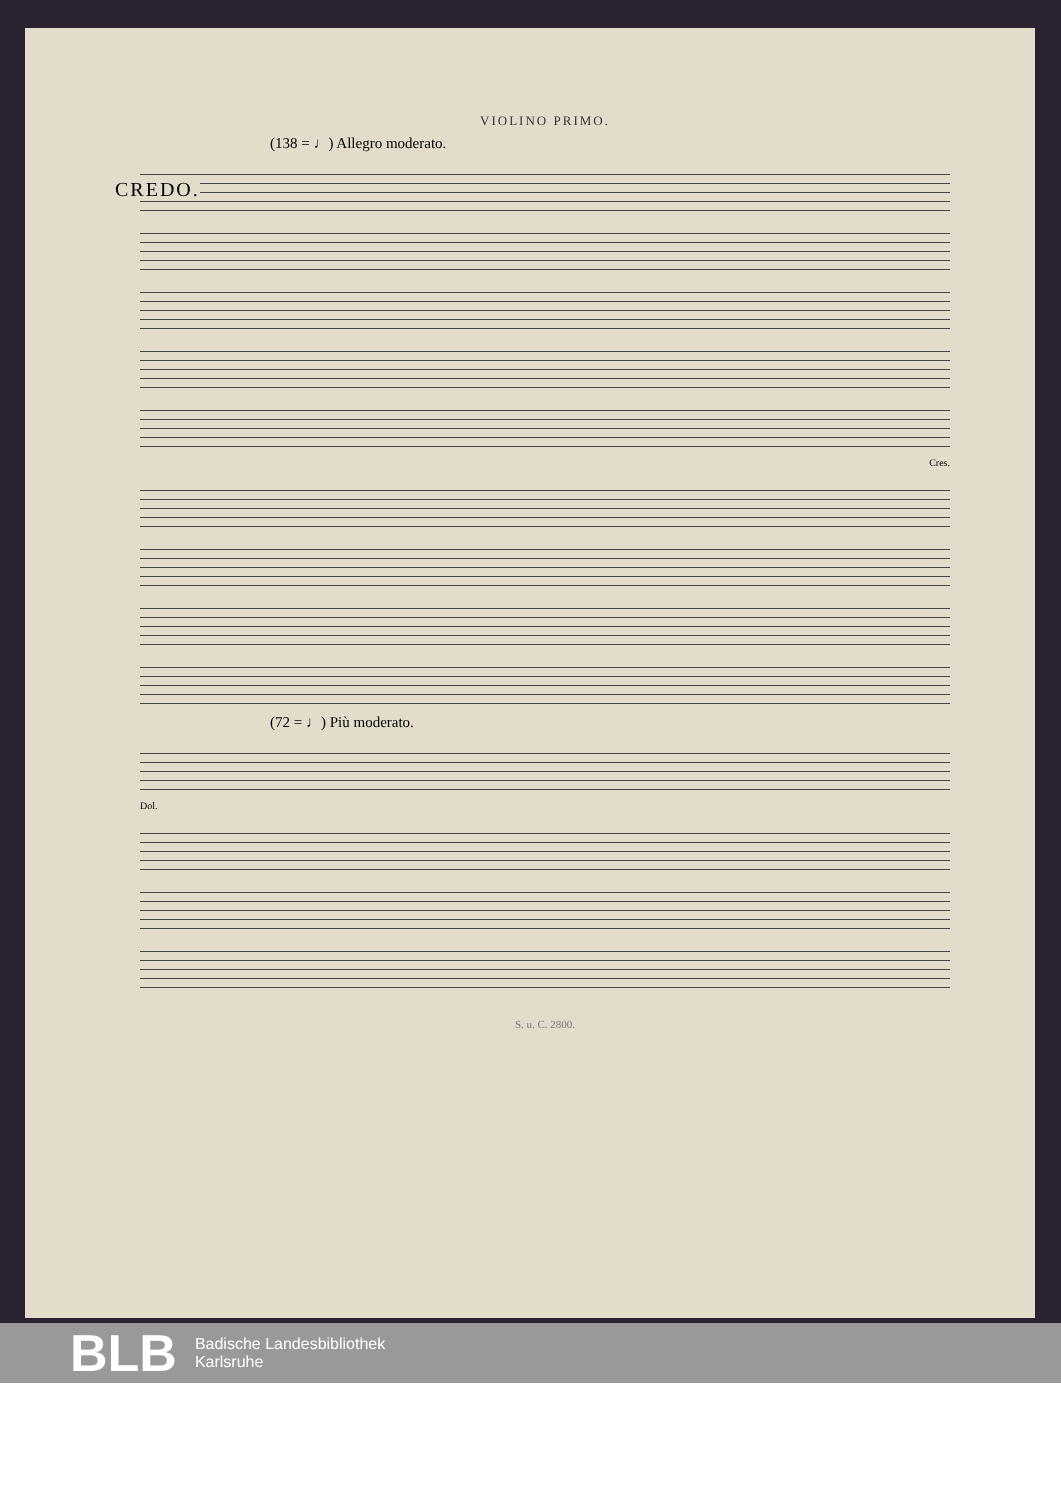VIOLINO PRIMO.
(138 = ♩) Allegro moderato.
CREDO.
Cres.
(72 = ♩) Più moderato.
Dol.
S. u. C. 2800.
BLB
Badische Landesbibliothek
Karlsruhe